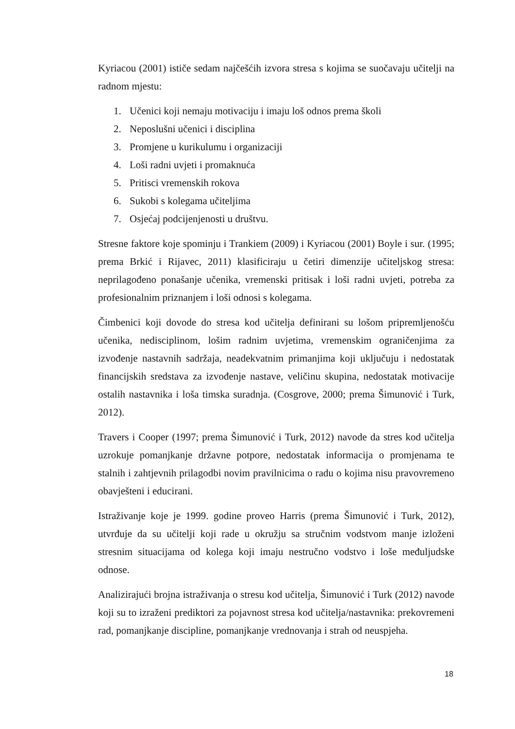Kyriacou (2001) ističe sedam najčešćih izvora stresa s kojima se suočavaju učitelji na radnom mjestu:
1. Učenici koji nemaju motivaciju i imaju loš odnos prema školi
2. Neposlušni učenici i disciplina
3. Promjene u kurikulumu i organizaciji
4. Loši radni uvjeti i promaknuća
5. Pritisci vremenskih rokova
6. Sukobi s kolegama učiteljima
7. Osjećaj podcijenjenosti u društvu.
Stresne faktore koje spominju i Trankiem (2009) i Kyriacou (2001) Boyle i sur. (1995; prema Brkić i Rijavec, 2011) klasificiraju u četiri dimenzije učiteljskog stresa: neprilagođeno ponašanje učenika, vremenski pritisak i loši radni uvjeti, potreba za profesionalnim priznanjem i loši odnosi s kolegama.
Čimbenici koji dovode do stresa kod učitelja definirani su lošom pripremljenošću učenika, nedisciplinom, lošim radnim uvjetima, vremenskim ograničenjima za izvođenje nastavnih sadržaja, neadekvatnim primanjima koji uključuju i nedostatak financijskih sredstava za izvođenje nastave, veličinu skupina, nedostatak motivacije ostalih nastavnika i loša timska suradnja. (Cosgrove, 2000; prema Šimunović i Turk, 2012).
Travers i Cooper (1997; prema Šimunović i Turk, 2012) navode da stres kod učitelja uzrokuje pomanjkanje državne potpore, nedostatak informacija o promjenama te stalnih i zahtjevnih prilagodbi novim pravilnicima o radu o kojima nisu pravovremeno obavješteni i educirani.
Istraživanje koje je 1999. godine proveo Harris (prema Šimunović i Turk, 2012), utvrđuje da su učitelji koji rade u okružju sa stručnim vodstvom manje izloženi stresnim situacijama od kolega koji imaju nestručno vodstvo i loše međuljudske odnose.
Analizirajući brojna istraživanja o stresu kod učitelja, Šimunović i Turk (2012) navode koji su to izraženi prediktori za pojavnost stresa kod učitelja/nastavnika: prekovremeni rad, pomanjkanje discipline, pomanjkanje vrednovanja i strah od neuspjeha.
18